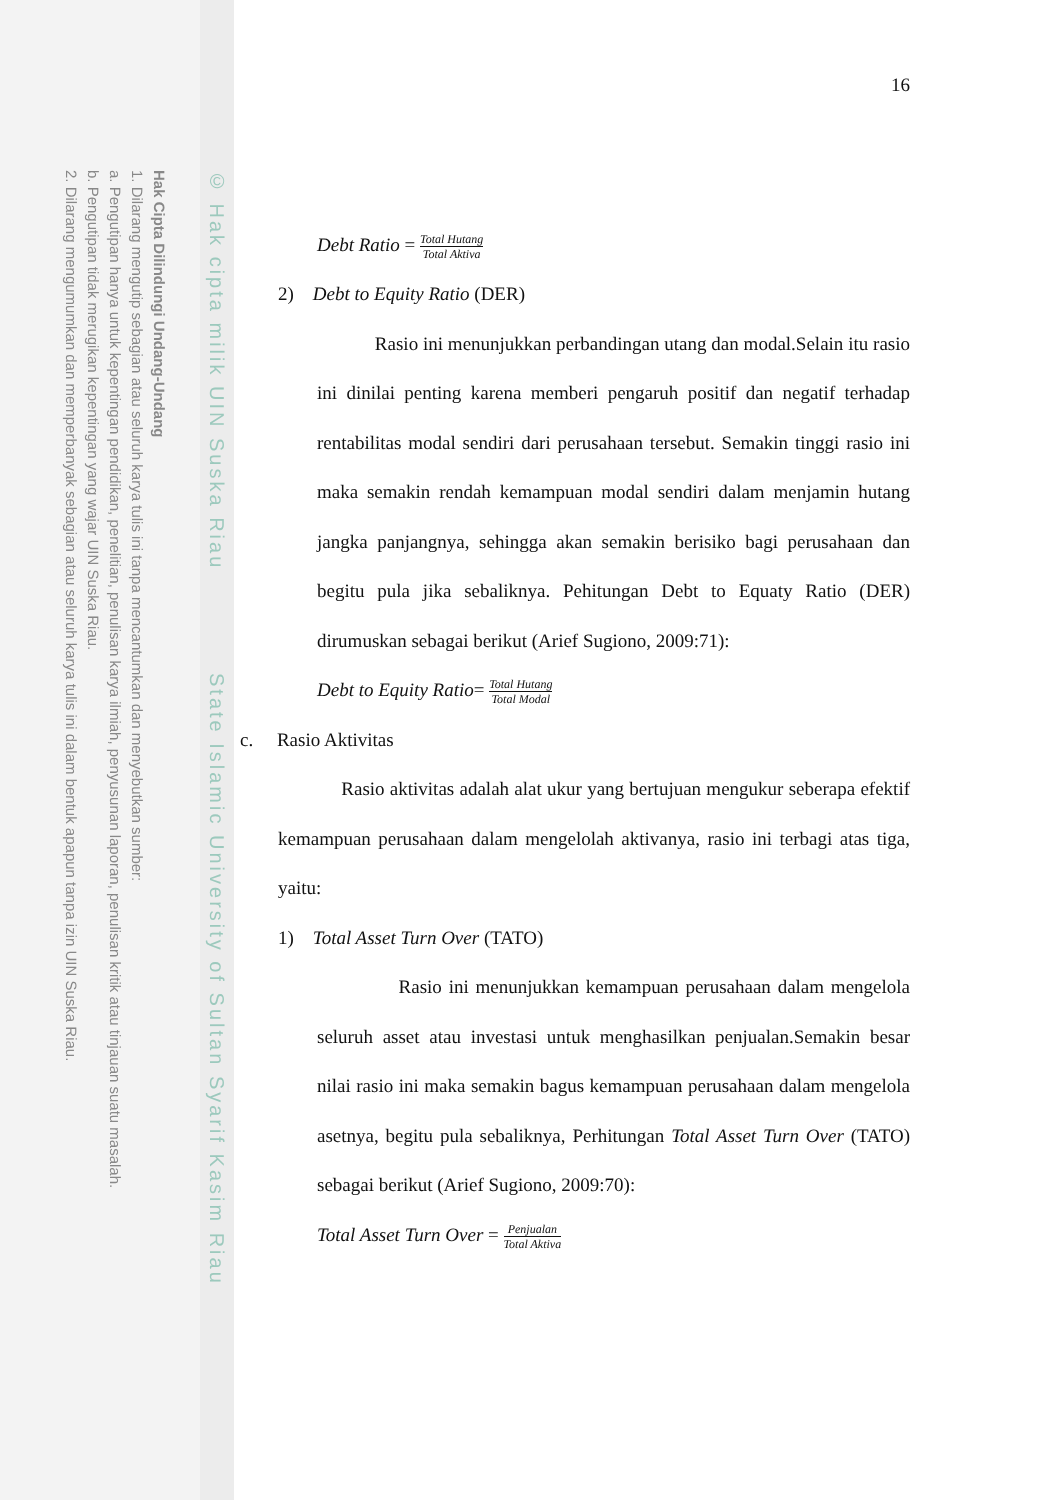Hak Cipta Dilindungi Undang-Undang
1. Dilarang mengutip sebagian atau seluruh karya tulis ini tanpa mencantumkan dan menyebutkan sumber:
a. Pengutipan hanya untuk kepentingan pendidikan, penelitian, penulisan karya ilmiah, penyusunan laporan, penulisan kritik atau tinjauan suatu masalah.
b. Pengutipan tidak merugikan kepentingan yang wajar UIN Suska Riau.
2. Dilarang mengumumkan dan memperbanyak sebagian atau seluruh karya tulis ini dalam bentuk apapun tanpa izin UIN Suska Riau.
© Hak cipta milik UIN Suska Riau State Islamic University of Sultan Syarif Kasim Riau
16
Debt Ratio = Total Hutang Total Aktiva
2) Debt to Equity Ratio (DER)
Rasio ini menunjukkan perbandingan utang dan modal.Selain itu rasio ini dinilai penting karena memberi pengaruh positif dan negatif terhadap rentabilitas modal sendiri dari perusahaan tersebut. Semakin tinggi rasio ini maka semakin rendah kemampuan modal sendiri dalam menjamin hutang jangka panjangnya, sehingga akan semakin berisiko bagi perusahaan dan begitu pula jika sebaliknya. Pehitungan Debt to Equaty Ratio (DER) dirumuskan sebagai berikut (Arief Sugiono, 2009:71):
Debt to Equity Ratio= Total Hutang Total Modal
c. Rasio Aktivitas
Rasio aktivitas adalah alat ukur yang bertujuan mengukur seberapa efektif kemampuan perusahaan dalam mengelolah aktivanya, rasio ini terbagi atas tiga, yaitu:
1) Total Asset Turn Over (TATO)
Rasio ini menunjukkan kemampuan perusahaan dalam mengelola seluruh asset atau investasi untuk menghasilkan penjualan.Semakin besar nilai rasio ini maka semakin bagus kemampuan perusahaan dalam mengelola asetnya, begitu pula sebaliknya, Perhitungan Total Asset Turn Over (TATO) sebagai berikut (Arief Sugiono, 2009:70):
Total Asset Turn Over = Penjualan Total Aktiva